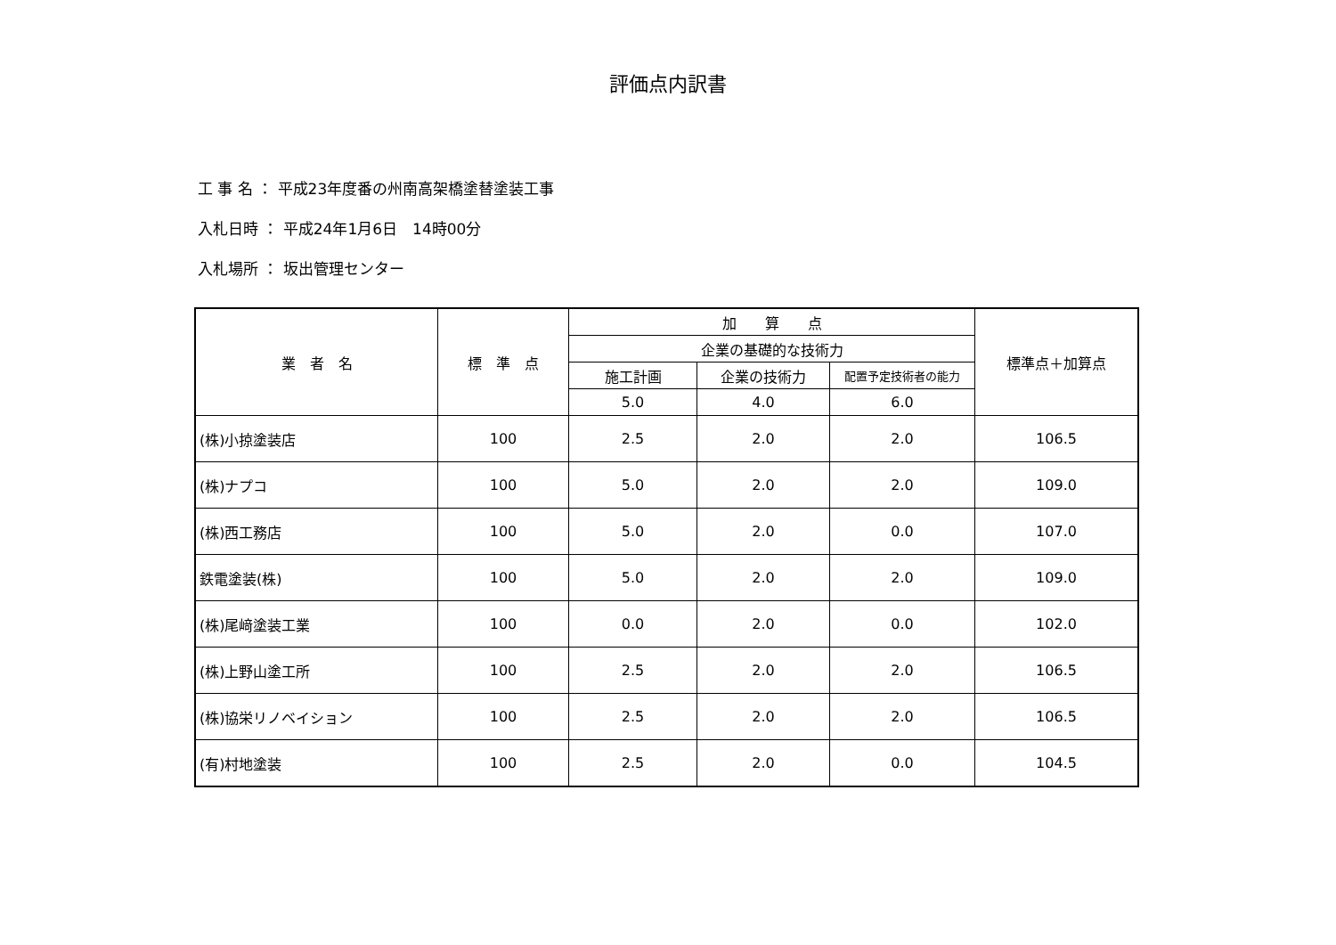評価点内訳書
工 事 名 ： 平成23年度番の州南高架橋塗替塗装工事
入札日時 ： 平成24年1月6日　14時00分
入札場所 ： 坂出管理センター
| 業 者 名 | 標 準 点 | 加 算 点 | | | 標準点＋加算点 |
| --- | --- | --- | --- | --- | --- |
| | | 企業の基礎的な技術力 | | | |
| | | 施工計画 | 企業の技術力 | 配置予定技術者の能力 | |
| | | 5.0 | 4.0 | 6.0 | |
| (株)小掠塗装店 | 100 | 2.5 | 2.0 | 2.0 | 106.5 |
| (株)ナプコ | 100 | 5.0 | 2.0 | 2.0 | 109.0 |
| (株)西工務店 | 100 | 5.0 | 2.0 | 0.0 | 107.0 |
| 鉄電塗装(株) | 100 | 5.0 | 2.0 | 2.0 | 109.0 |
| (株)尾﨑塗装工業 | 100 | 0.0 | 2.0 | 0.0 | 102.0 |
| (株)上野山塗工所 | 100 | 2.5 | 2.0 | 2.0 | 106.5 |
| (株)協栄リノベイション | 100 | 2.5 | 2.0 | 2.0 | 106.5 |
| (有)村地塗装 | 100 | 2.5 | 2.0 | 0.0 | 104.5 |